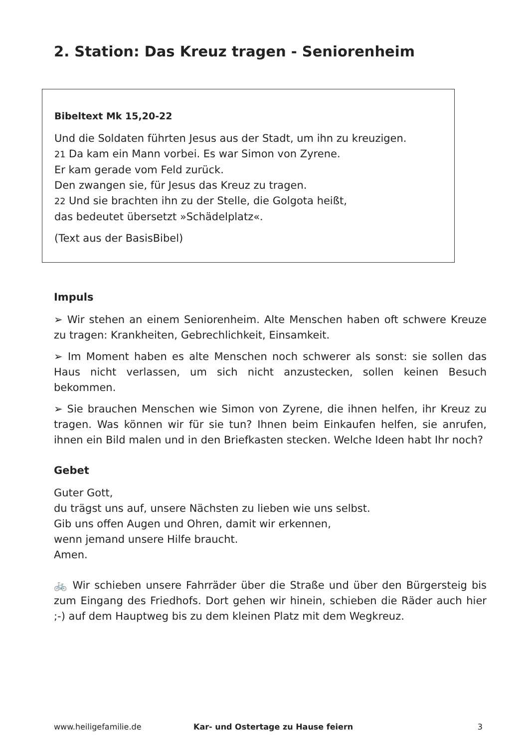2. Station: Das Kreuz tragen - Seniorenheim
Bibeltext Mk 15,20-22
Und die Soldaten führten Jesus aus der Stadt, um ihn zu kreuzigen.
21 Da kam ein Mann vorbei. Es war Simon von Zyrene.
Er kam gerade vom Feld zurück.
Den zwangen sie, für Jesus das Kreuz zu tragen.
22 Und sie brachten ihn zu der Stelle, die Golgota heißt,
das bedeutet übersetzt »Schädelplatz«.
(Text aus der BasisBibel)
Impuls
➢ Wir stehen an einem Seniorenheim. Alte Menschen haben oft schwere Kreuze zu tragen: Krankheiten, Gebrechlichkeit, Einsamkeit.
➢ Im Moment haben es alte Menschen noch schwerer als sonst: sie sollen das Haus nicht verlassen, um sich nicht anzustecken, sollen keinen Besuch bekommen.
➢ Sie brauchen Menschen wie Simon von Zyrene, die ihnen helfen, ihr Kreuz zu tragen. Was können wir für sie tun? Ihnen beim Einkaufen helfen, sie anrufen, ihnen ein Bild malen und in den Briefkasten stecken. Welche Ideen habt Ihr noch?
Gebet
Guter Gott,
du trägst uns auf, unsere Nächsten zu lieben wie uns selbst.
Gib uns offen Augen und Ohren, damit wir erkennen,
wenn jemand unsere Hilfe braucht.
Amen.
🚲 Wir schieben unsere Fahrräder über die Straße und über den Bürgersteig bis zum Eingang des Friedhofs. Dort gehen wir hinein, schieben die Räder auch hier ;-) auf dem Hauptweg bis zu dem kleinen Platz mit dem Wegkreuz.
www.heiligefamilie.de Kar- und Ostertage zu Hause feiern 3